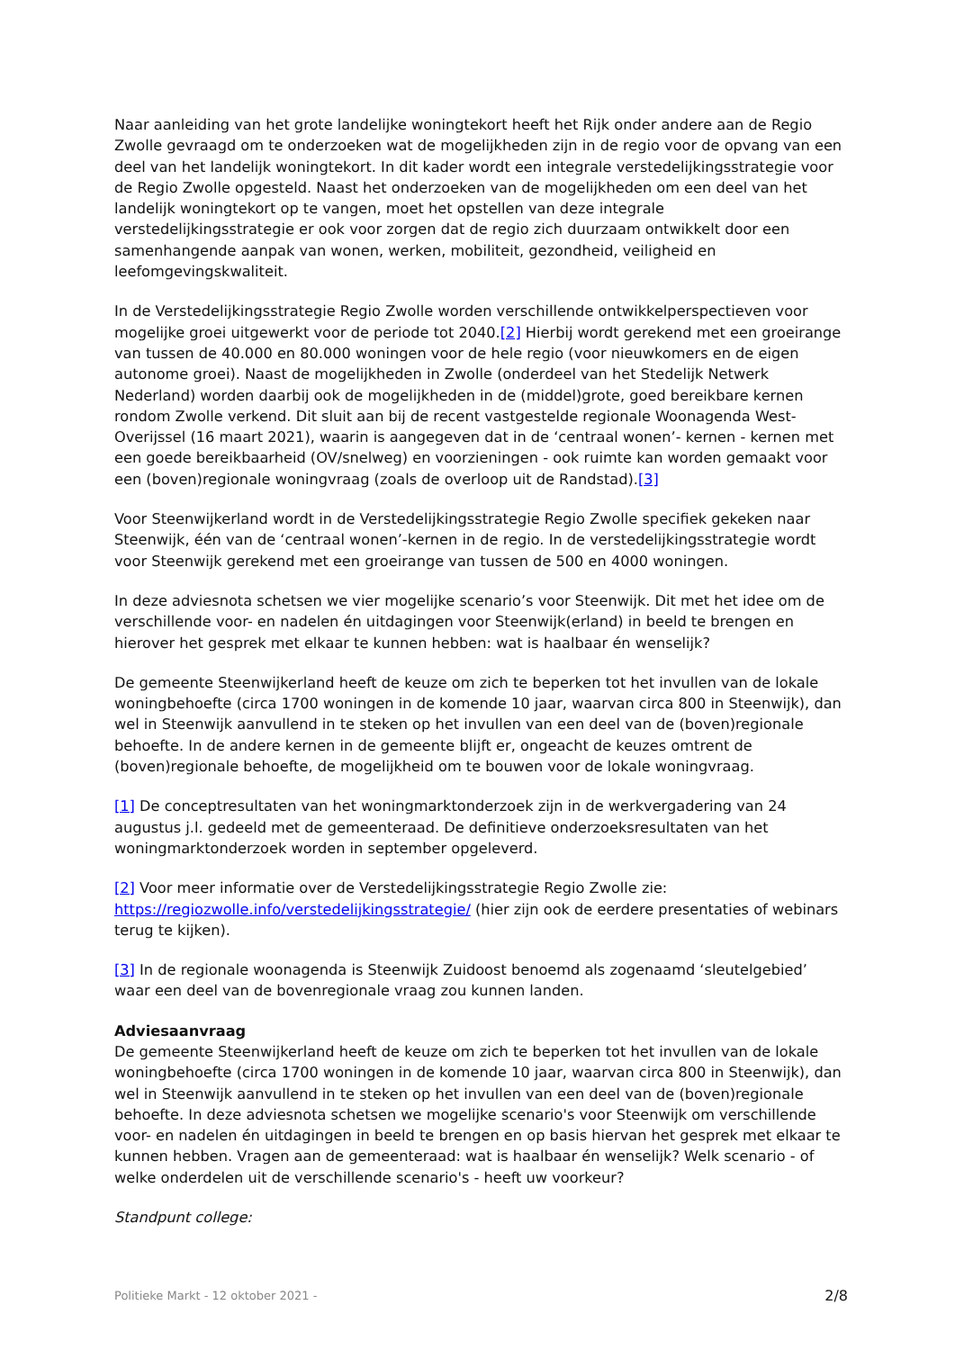Naar aanleiding van het grote landelijke woningtekort heeft het Rijk onder andere aan de Regio Zwolle gevraagd om te onderzoeken wat de mogelijkheden zijn in de regio voor de opvang van een deel van het landelijk woningtekort. In dit kader wordt een integrale verstedelijkingsstrategie voor de Regio Zwolle opgesteld. Naast het onderzoeken van de mogelijkheden om een deel van het landelijk woningtekort op te vangen, moet het opstellen van deze integrale verstedelijkingsstrategie er ook voor zorgen dat de regio zich duurzaam ontwikkelt door een samenhangende aanpak van wonen, werken, mobiliteit, gezondheid, veiligheid en leefomgevingskwaliteit.
In de Verstedelijkingsstrategie Regio Zwolle worden verschillende ontwikkelperspectieven voor mogelijke groei uitgewerkt voor de periode tot 2040.[2] Hierbij wordt gerekend met een groeirange van tussen de 40.000 en 80.000 woningen voor de hele regio (voor nieuwkomers en de eigen autonome groei). Naast de mogelijkheden in Zwolle (onderdeel van het Stedelijk Netwerk Nederland) worden daarbij ook de mogelijkheden in de (middel)grote, goed bereikbare kernen rondom Zwolle verkend. Dit sluit aan bij de recent vastgestelde regionale Woonagenda West-Overijssel (16 maart 2021), waarin is aangegeven dat in de ‘centraal wonen’- kernen - kernen met een goede bereikbaarheid (OV/snelweg) en voorzieningen - ook ruimte kan worden gemaakt voor een (boven)regionale woningvraag (zoals de overloop uit de Randstad).[3]
Voor Steenwijkerland wordt in de Verstedelijkingsstrategie Regio Zwolle specifiek gekeken naar Steenwijk, één van de ‘centraal wonen’-kernen in de regio. In de verstedelijkingsstrategie wordt voor Steenwijk gerekend met een groeirange van tussen de 500 en 4000 woningen.
In deze adviesnota schetsen we vier mogelijke scenario’s voor Steenwijk. Dit met het idee om de verschillende voor- en nadelen én uitdagingen voor Steenwijk(erland) in beeld te brengen en hierover het gesprek met elkaar te kunnen hebben: wat is haalbaar én wenselijk?
De gemeente Steenwijkerland heeft de keuze om zich te beperken tot het invullen van de lokale woningbehoefte (circa 1700 woningen in de komende 10 jaar, waarvan circa 800 in Steenwijk), dan wel in Steenwijk aanvullend in te steken op het invullen van een deel van de (boven)regionale behoefte. In de andere kernen in de gemeente blijft er, ongeacht de keuzes omtrent de (boven)regionale behoefte, de mogelijkheid om te bouwen voor de lokale woningvraag.
[1] De conceptresultaten van het woningmarktonderzoek zijn in de werkvergadering van 24 augustus j.l. gedeeld met de gemeenteraad. De definitieve onderzoeksresultaten van het woningmarktonderzoek worden in september opgeleverd.
[2] Voor meer informatie over de Verstedelijkingsstrategie Regio Zwolle zie: https://regiozwolle.info/verstedelijkingsstrategie/ (hier zijn ook de eerdere presentaties of webinars terug te kijken).
[3] In de regionale woonagenda is Steenwijk Zuidoost benoemd als zogenaamd ‘sleutelgebied’ waar een deel van de bovenregionale vraag zou kunnen landen.
Adviesaanvraag
De gemeente Steenwijkerland heeft de keuze om zich te beperken tot het invullen van de lokale woningbehoefte (circa 1700 woningen in de komende 10 jaar, waarvan circa 800 in Steenwijk), dan wel in Steenwijk aanvullend in te steken op het invullen van een deel van de (boven)regionale behoefte. In deze adviesnota schetsen we mogelijke scenario's voor Steenwijk om verschillende voor- en nadelen én uitdagingen in beeld te brengen en op basis hiervan het gesprek met elkaar te kunnen hebben. Vragen aan de gemeenteraad: wat is haalbaar én wenselijk? Welk scenario - of welke onderdelen uit de verschillende scenario's - heeft uw voorkeur?
Standpunt college:
Politieke Markt - 12 oktober 2021 - 2/8